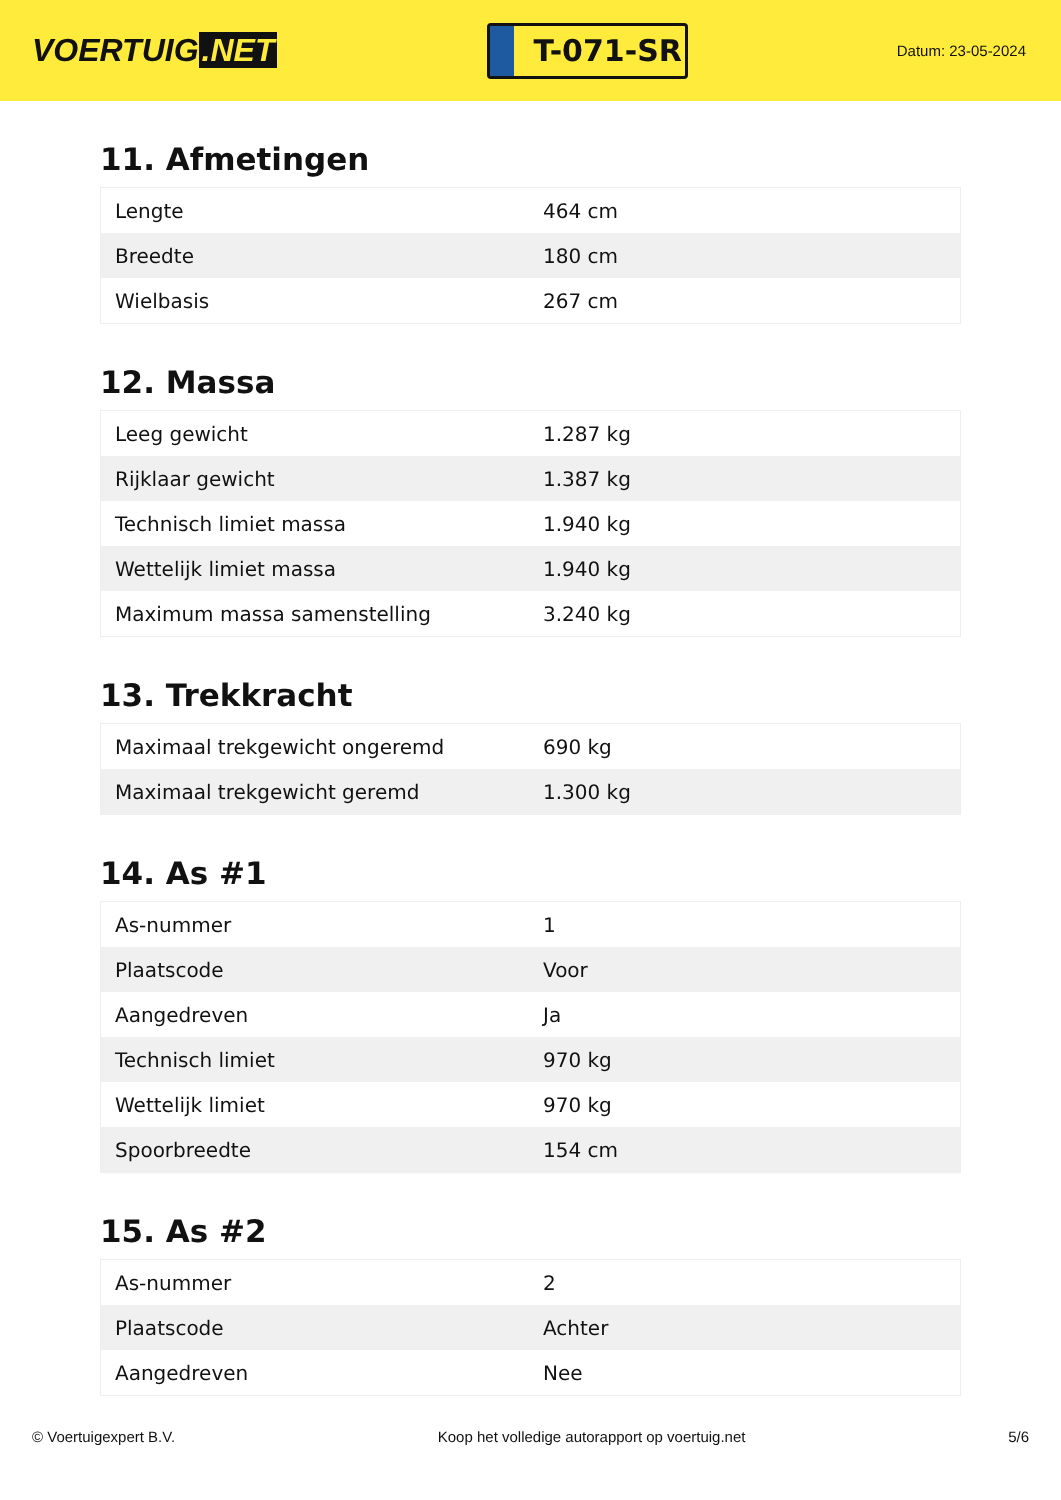VOERTUIG.NET
T-071-SR
Datum: 23-05-2024
11. Afmetingen
| Lengte | 464 cm |
| Breedte | 180 cm |
| Wielbasis | 267 cm |
12. Massa
| Leeg gewicht | 1.287 kg |
| Rijklaar gewicht | 1.387 kg |
| Technisch limiet massa | 1.940 kg |
| Wettelijk limiet massa | 1.940 kg |
| Maximum massa samenstelling | 3.240 kg |
13. Trekkracht
| Maximaal trekgewicht ongeremd | 690 kg |
| Maximaal trekgewicht geremd | 1.300 kg |
14. As #1
| As-nummer | 1 |
| Plaatscode | Voor |
| Aangedreven | Ja |
| Technisch limiet | 970 kg |
| Wettelijk limiet | 970 kg |
| Spoorbreedte | 154 cm |
15. As #2
| As-nummer | 2 |
| Plaatscode | Achter |
| Aangedreven | Nee |
© Voertuigexpert B.V. Koop het volledige autorapport op voertuig.net 5/6